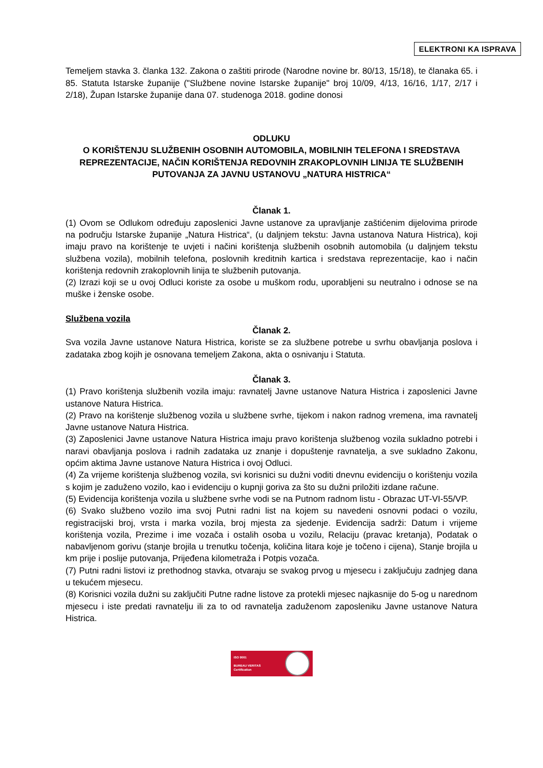ELEKTRONI KA ISPRAVA
Temeljem stavka 3. članka 132. Zakona o zaštiti prirode (Narodne novine br. 80/13, 15/18), te članaka 65. i 85. Statuta Istarske županije ("Službene novine Istarske županije" broj 10/09, 4/13, 16/16, 1/17, 2/17 i 2/18), Župan Istarske županije dana 07. studenoga 2018. godine donosi
ODLUKU
O KORIŠTENJU SLUŽBENIH OSOBNIH AUTOMOBILA, MOBILNIH TELEFONA I SREDSTAVA REPREZENTACIJE, NAČIN KORIŠTENJA REDOVNIH ZRAKOPLOVNIH LINIJA TE SLUŽBENIH PUTOVANJA ZA JAVNU USTANOVU „NATURA HISTRICA“
Članak 1.
(1) Ovom se Odlukom određuju zaposlenici Javne ustanove za upravljanje zaštićenim dijelovima prirode na području Istarske županije „Natura Histrica“, (u daljnjem tekstu: Javna ustanova Natura Histrica), koji imaju pravo na korištenje te uvjeti i načini korištenja službenih osobnih automobila (u daljnjem tekstu službena vozila), mobilnih telefona, poslovnih kreditnih kartica i sredstava reprezentacije, kao i način korištenja redovnih zrakoplovnih linija te službenih putovanja.
(2) Izrazi koji se u ovoj Odluci koriste za osobe u muškom rodu, uporabljeni su neutralno i odnose se na muške i ženske osobe.
Službena vozila
Članak 2.
Sva vozila Javne ustanove Natura Histrica, koriste se za službene potrebe u svrhu obavljanja poslova i zadataka zbog kojih je osnovana temeljem Zakona, akta o osnivanju i Statuta.
Članak 3.
(1) Pravo korištenja službenih vozila imaju: ravnatelj Javne ustanove Natura Histrica i zaposlenici Javne ustanove Natura Histrica.
(2) Pravo na korištenje službenog vozila u službene svrhe, tijekom i nakon radnog vremena, ima ravnatelj Javne ustanove Natura Histrica.
(3) Zaposlenici Javne ustanove Natura Histrica imaju pravo korištenja službenog vozila sukladno potrebi i naravi obavljanja poslova i radnih zadataka uz znanje i dopuštenje ravnatelja, a sve sukladno Zakonu, općim aktima Javne ustanove Natura Histrica i ovoj Odluci.
(4) Za vrijeme korištenja službenog vozila, svi korisnici su dužni voditi dnevnu evidenciju o korištenju vozila s kojim je zaduženo vozilo, kao i evidenciju o kupnji goriva za što su dužni priložiti izdane račune.
(5) Evidencija korištenja vozila u službene svrhe vodi se na Putnom radnom listu - Obrazac UT-VI-55/VP.
(6) Svako službeno vozilo ima svoj Putni radni list na kojem su navedeni osnovni podaci o vozilu, registracijski broj, vrsta i marka vozila, broj mjesta za sjedenje. Evidencija sadrži: Datum i vrijeme korištenja vozila, Prezime i ime vozača i ostalih osoba u vozilu, Relaciju (pravac kretanja), Podatak o nabavljenom gorivu (stanje brojila u trenutku točenja, količina litara koje je točeno i cijena), Stanje brojila u km prije i poslije putovanja, Prijeđena kilometraža i Potpis vozača.
(7) Putni radni listovi iz prethodnog stavka, otvaraju se svakog prvog u mjesecu i zaključuju zadnjeg dana u tekućem mjesecu.
(8) Korisnici vozila dužni su zaključiti Putne radne listove za protekli mjesec najkasnije do 5-og u narednom mjesecu i iste predati ravnatelju ili za to od ravnatelja zaduženom zaposleniku Javne ustanove Natura Histrica.
ISO 9001
BUREAU VERITAS
Certification